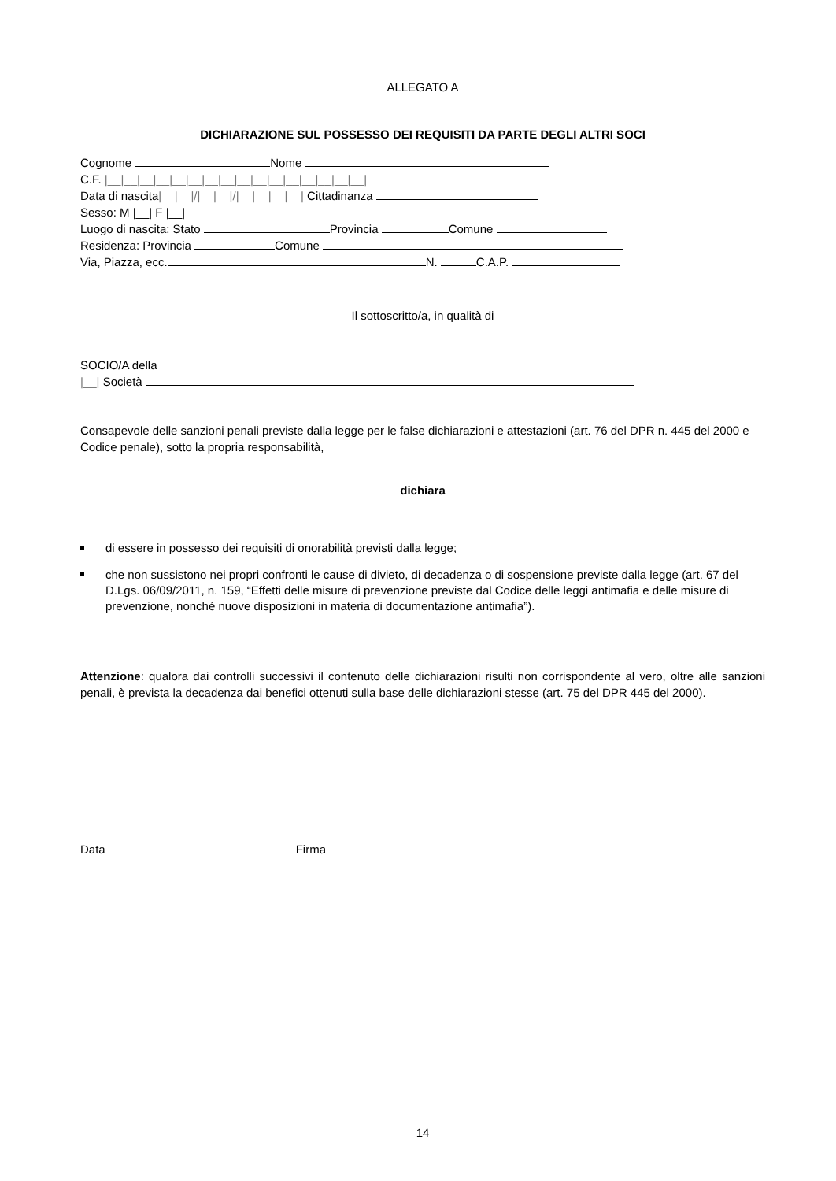ALLEGATO A
DICHIARAZIONE SUL POSSESSO DEI REQUISITI DA PARTE DEGLI ALTRI SOCI
Cognome Nome
C.F. |__|__|__|__|__|__|__|__|__|__|__|__|__|__|__|__|
Data di nascita|__|__|/|__|__|/|__|__|__|__| Cittadinanza
Sesso: M |__| F |__|
Luogo di nascita: Stato Provincia Comune
Residenza: Provincia Comune
Via, Piazza, ecc. N. C.A.P.
Il sottoscritto/a, in qualità di
SOCIO/A della
|__| Società
Consapevole delle sanzioni penali previste dalla legge per le false dichiarazioni e attestazioni (art. 76 del DPR n. 445 del 2000 e Codice penale), sotto la propria responsabilità,
dichiara
di essere in possesso dei requisiti di onorabilità previsti dalla legge;
che non sussistono nei propri confronti le cause di divieto, di decadenza o di sospensione previste dalla legge (art. 67 del D.Lgs. 06/09/2011, n. 159, “Effetti delle misure di prevenzione previste dal Codice delle leggi antimafia e delle misure di prevenzione, nonché nuove disposizioni in materia di documentazione antimafia”).
Attenzione: qualora dai controlli successivi il contenuto delle dichiarazioni risulti non corrispondente al vero, oltre alle sanzioni penali, è prevista la decadenza dai benefici ottenuti sulla base delle dichiarazioni stesse (art. 75 del DPR 445 del 2000).
Data Firma
14